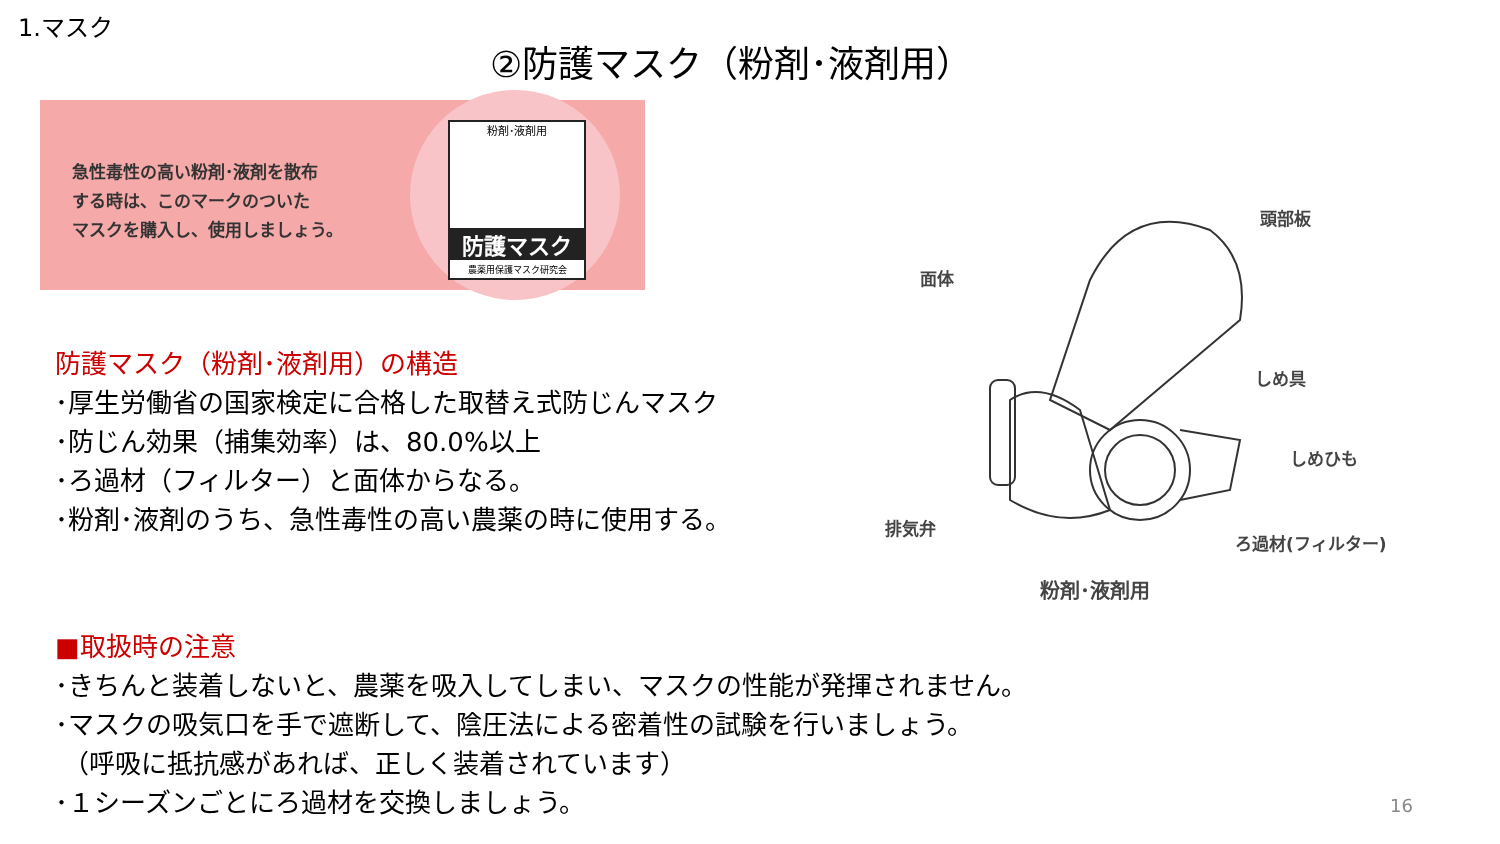1.マスク
②防護マスク（粉剤･液剤用）
急性毒性の高い粉剤･液剤を散布
する時は、このマークのついた
マスクを購入し、使用しましょう。
粉剤･液剤用
防護マスク
農薬用保護マスク研究会
防護マスク（粉剤･液剤用）の構造
･厚生労働省の国家検定に合格した取替え式防じんマスク
･防じん効果（捕集効率）は、80.0%以上
･ろ過材（フィルター）と面体からなる。
･粉剤･液剤のうち、急性毒性の高い農薬の時に使用する。
頭部板
面体
しめ具
しめひも
排気弁
ろ過材(フィルター)
粉剤･液剤用
■取扱時の注意
･きちんと装着しないと、農薬を吸入してしまい、マスクの性能が発揮されません。
･マスクの吸気口を手で遮断して、陰圧法による密着性の試験を行いましょう。
（呼吸に抵抗感があれば、正しく装着されています）
･１シーズンごとにろ過材を交換しましょう。
16